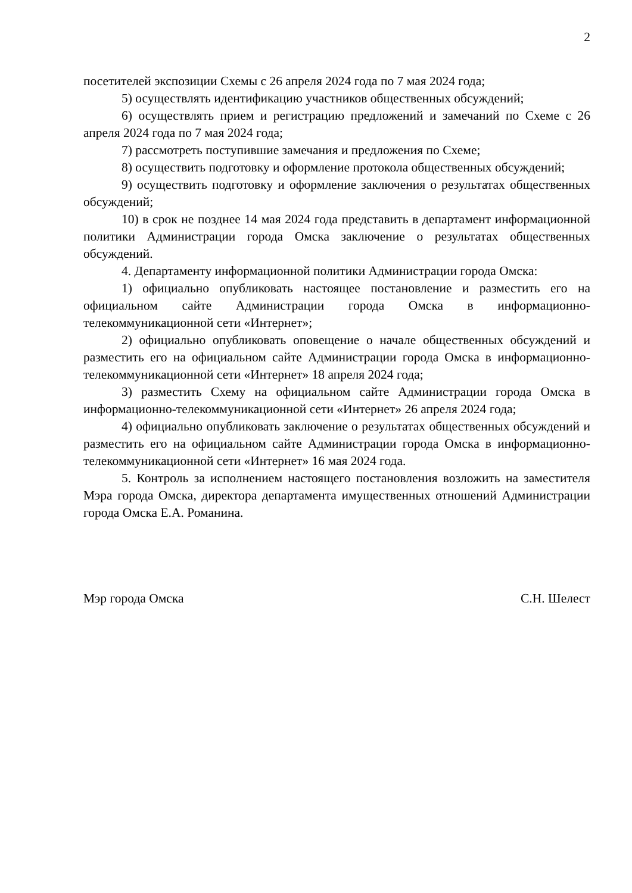2
посетителей экспозиции Схемы с 26 апреля 2024 года по 7 мая 2024 года;
5) осуществлять идентификацию участников общественных обсуждений;
6) осуществлять прием и регистрацию предложений и замечаний по Схеме с 26 апреля 2024 года по 7 мая 2024 года;
7) рассмотреть поступившие замечания и предложения по Схеме;
8) осуществить подготовку и оформление протокола общественных обсуждений;
9) осуществить подготовку и оформление заключения о результатах общественных обсуждений;
10) в срок не позднее 14 мая 2024 года представить в департамент информационной политики Администрации города Омска заключение о результатах общественных обсуждений.
4. Департаменту информационной политики Администрации города Омска:
1) официально опубликовать настоящее постановление и разместить его на официальном сайте Администрации города Омска в информационно-телекоммуникационной сети «Интернет»;
2) официально опубликовать оповещение о начале общественных обсуждений и разместить его на официальном сайте Администрации города Омска в информационно-телекоммуникационной сети «Интернет» 18 апреля 2024 года;
3) разместить Схему на официальном сайте Администрации города Омска в информационно-телекоммуникационной сети «Интернет» 26 апреля 2024 года;
4) официально опубликовать заключение о результатах общественных обсуждений и разместить его на официальном сайте Администрации города Омска в информационно-телекоммуникационной сети «Интернет» 16 мая 2024 года.
5. Контроль за исполнением настоящего постановления возложить на заместителя Мэра города Омска, директора департамента имущественных отношений Администрации города Омска Е.А. Романина.
Мэр города Омска С.Н. Шелест